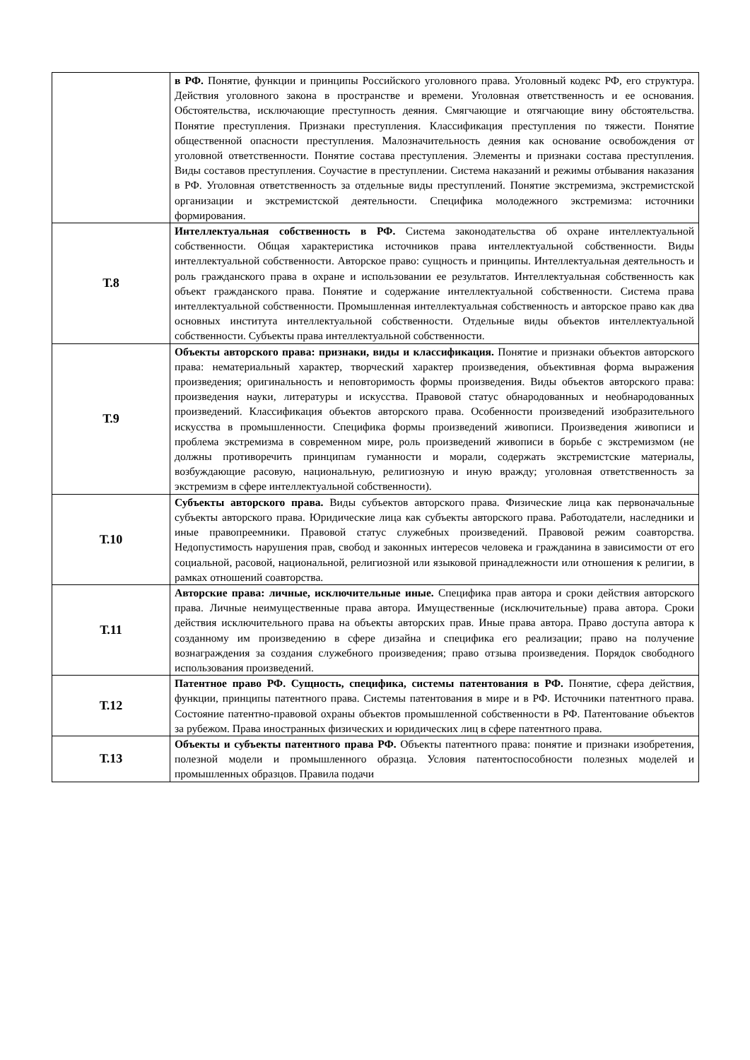| | в РФ. Понятие, функции и принципы Российского уголовного права. Уголовный кодекс РФ, его структура. Действия уголовного закона в пространстве и времени. Уголовная ответственность и ее основания. Обстоятельства, исключающие преступность деяния. Смягчающие и отягчающие вину обстоятельства. Понятие преступления. Признаки преступления. Классификация преступления по тяжести. Понятие общественной опасности преступления. Малозначительность деяния как основание освобождения от уголовной ответственности. Понятие состава преступления. Элементы и признаки состава преступления. Виды составов преступления. Соучастие в преступлении. Система наказаний и режимы отбывания наказания в РФ. Уголовная ответственность за отдельные виды преступлений. Понятие экстремизма, экстремистской организации и экстремистской деятельности. Специфика молодежного экстремизма: источники формирования. |
| Т.8 | Интеллектуальная собственность в РФ. Система законодательства об охране интеллектуальной собственности. Общая характеристика источников права интеллектуальной собственности. Виды интеллектуальной собственности. Авторское право: сущность и принципы. Интеллектуальная деятельность и роль гражданского права в охране и использовании ее результатов. Интеллектуальная собственность как объект гражданского права. Понятие и содержание интеллектуальной собственности. Система права интеллектуальной собственности. Промышленная интеллектуальная собственность и авторское право как два основных института интеллектуальной собственности. Отдельные виды объектов интеллектуальной собственности. Субъекты права интеллектуальной собственности. |
| Т.9 | Объекты авторского права: признаки, виды и классификация. Понятие и признаки объектов авторского права: нематериальный характер, творческий характер произведения, объективная форма выражения произведения; оригинальность и неповторимость формы произведения. Виды объектов авторского права: произведения науки, литературы и искусства. Правовой статус обнародованных и необнародованных произведений. Классификация объектов авторского права. Особенности произведений изобразительного искусства в промышленности. Специфика формы произведений живописи. Произведения живописи и проблема экстремизма в современном мире, роль произведений живописи в борьбе с экстремизмом (не должны противоречить принципам гуманности и морали, содержать экстремистские материалы, возбуждающие расовую, национальную, религиозную и иную вражду; уголовная ответственность за экстремизм в сфере интеллектуальной собственности). |
| Т.10 | Субъекты авторского права. Виды субъектов авторского права. Физические лица как первоначальные субъекты авторского права. Юридические лица как субъекты авторского права. Работодатели, наследники и иные правопреемники. Правовой статус служебных произведений. Правовой режим соавторства. Недопустимость нарушения прав, свобод и законных интересов человека и гражданина в зависимости от его социальной, расовой, национальной, религиозной или языковой принадлежности или отношения к религии, в рамках отношений соавторства. |
| Т.11 | Авторские права: личные, исключительные иные. Специфика прав автора и сроки действия авторского права. Личные неимущественные права автора. Имущественные (исключительные) права автора. Сроки действия исключительного права на объекты авторских прав. Иные права автора. Право доступа автора к созданному им произведению в сфере дизайна и специфика его реализации; право на получение вознаграждения за создания служебного произведения; право отзыва произведения. Порядок свободного использования произведений. |
| Т.12 | Патентное право РФ. Сущность, специфика, системы патентования в РФ. Понятие, сфера действия, функции, принципы патентного права. Системы патентования в мире и в РФ. Источники патентного права. Состояние патентно-правовой охраны объектов промышленной собственности в РФ. Патентование объектов за рубежом. Права иностранных физических и юридических лиц в сфере патентного права. |
| Т.13 | Объекты и субъекты патентного права РФ. Объекты патентного права: понятие и признаки изобретения, полезной модели и промышленного образца. Условия патентоспособности полезных моделей и промышленных образцов. Правила подачи |